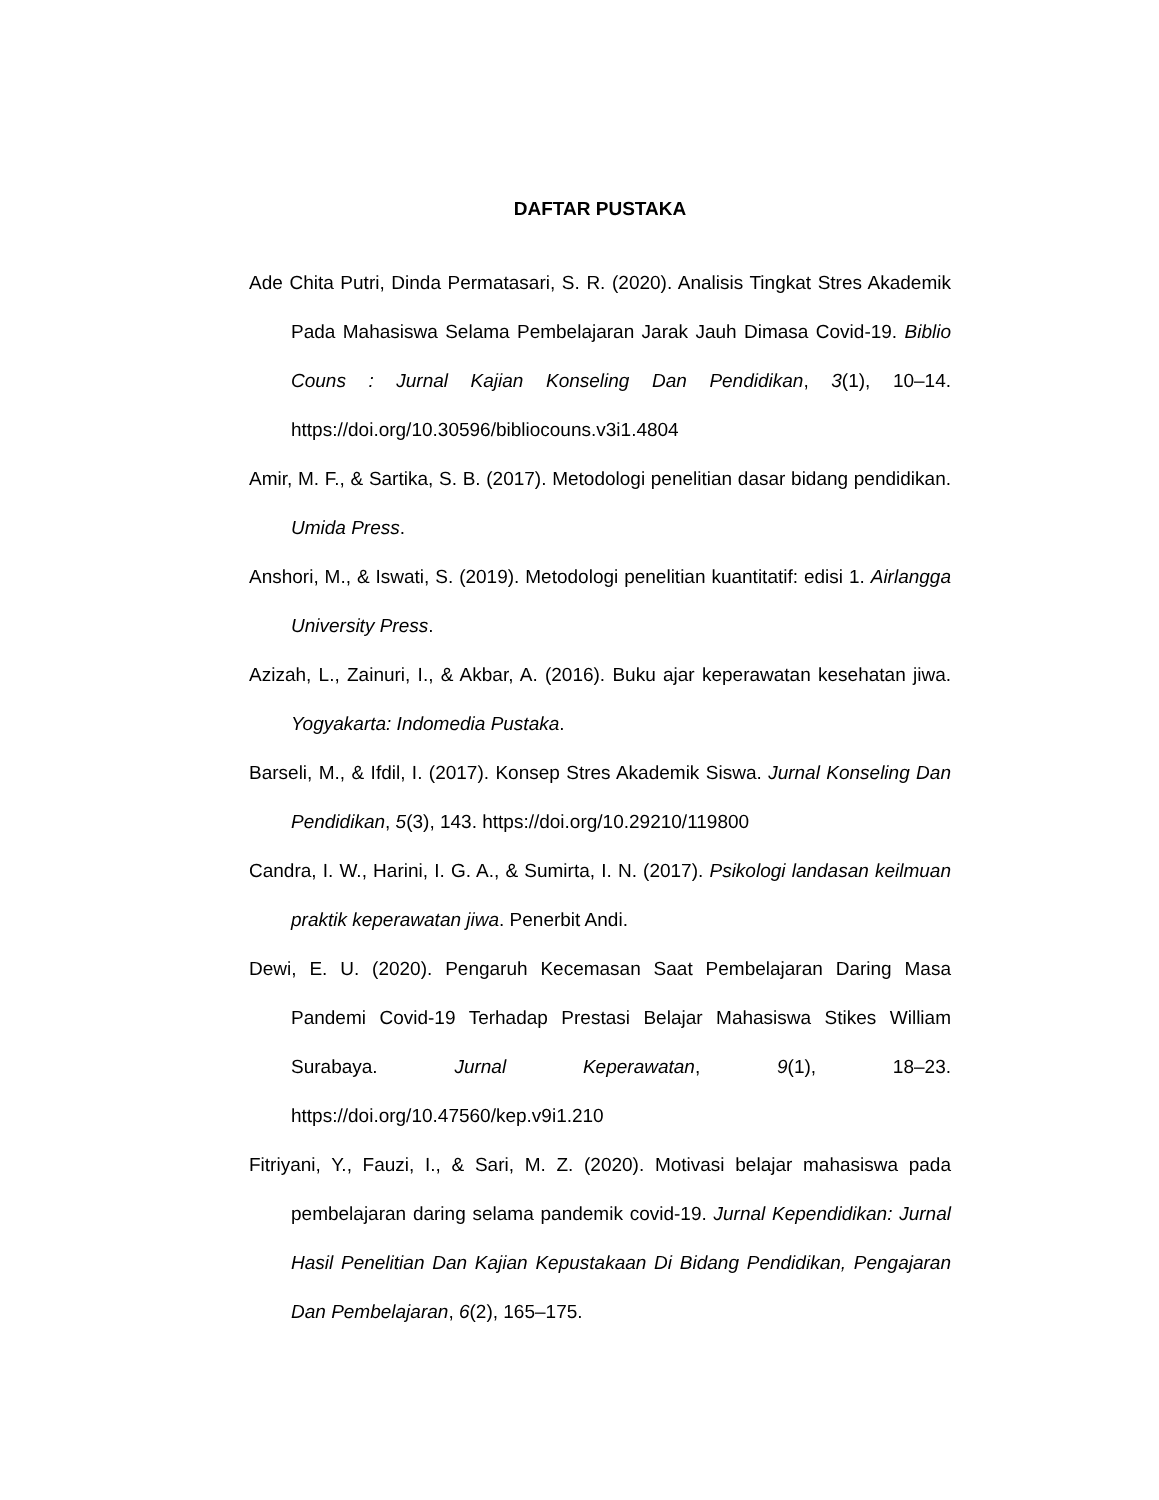DAFTAR PUSTAKA
Ade Chita Putri, Dinda Permatasari, S. R. (2020). Analisis Tingkat Stres Akademik Pada Mahasiswa Selama Pembelajaran Jarak Jauh Dimasa Covid-19. Biblio Couns : Jurnal Kajian Konseling Dan Pendidikan, 3(1), 10–14. https://doi.org/10.30596/bibliocouns.v3i1.4804
Amir, M. F., & Sartika, S. B. (2017). Metodologi penelitian dasar bidang pendidikan. Umida Press.
Anshori, M., & Iswati, S. (2019). Metodologi penelitian kuantitatif: edisi 1. Airlangga University Press.
Azizah, L., Zainuri, I., & Akbar, A. (2016). Buku ajar keperawatan kesehatan jiwa. Yogyakarta: Indomedia Pustaka.
Barseli, M., & Ifdil, I. (2017). Konsep Stres Akademik Siswa. Jurnal Konseling Dan Pendidikan, 5(3), 143. https://doi.org/10.29210/119800
Candra, I. W., Harini, I. G. A., & Sumirta, I. N. (2017). Psikologi landasan keilmuan praktik keperawatan jiwa. Penerbit Andi.
Dewi, E. U. (2020). Pengaruh Kecemasan Saat Pembelajaran Daring Masa Pandemi Covid-19 Terhadap Prestasi Belajar Mahasiswa Stikes William Surabaya. Jurnal Keperawatan, 9(1), 18–23. https://doi.org/10.47560/kep.v9i1.210
Fitriyani, Y., Fauzi, I., & Sari, M. Z. (2020). Motivasi belajar mahasiswa pada pembelajaran daring selama pandemik covid-19. Jurnal Kependidikan: Jurnal Hasil Penelitian Dan Kajian Kepustakaan Di Bidang Pendidikan, Pengajaran Dan Pembelajaran, 6(2), 165–175.